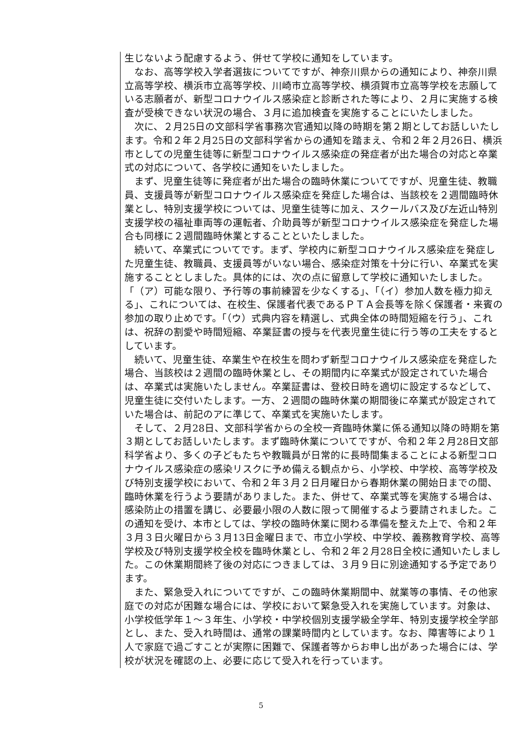生じないよう配慮するよう、併せて学校に通知をしています。
　なお、高等学校入学者選抜についてですが、神奈川県からの通知により、神奈川県立高等学校、横浜市立高等学校、川崎市立高等学校、横須賀市立高等学校を志願している志願者が、新型コロナウイルス感染症と診断された等により、２月に実施する検査が受検できない状況の場合、３月に追加検査を実施することにいたしました。
　次に、２月25日の文部科学省事務次官通知以降の時期を第２期としてお話しいたします。令和２年２月25日の文部科学省からの通知を踏まえ、令和２年２月26日、横浜市としての児童生徒等に新型コロナウイルス感染症の発症者が出た場合の対応と卒業式の対応について、各学校に通知をいたしました。
　まず、児童生徒等に発症者が出た場合の臨時休業についてですが、児童生徒、教職員、支援員等が新型コロナウイルス感染症を発症した場合は、当該校を２週間臨時休業とし、特別支援学校については、児童生徒等に加え、スクールバス及び左近山特別支援学校の福祉車両等の運転者、介助員等が新型コロナウイルス感染症を発症した場合も同様に２週間臨時休業とすることといたしました。
　続いて、卒業式についてです。まず、学校内に新型コロナウイルス感染症を発症した児童生徒、教職員、支援員等がいない場合、感染症対策を十分に行い、卒業式を実施することとしました。具体的には、次の点に留意して学校に通知いたしました。「（ア）可能な限り、予行等の事前練習を少なくする」、「（イ）参加人数を極力抑える」、これについては、在校生、保護者代表であるＰＴＡ会長等を除く保護者・来賓の参加の取り止めです。「（ウ）式典内容を精選し、式典全体の時間短縮を行う」、これは、祝辞の割愛や時間短縮、卒業証書の授与を代表児童生徒に行う等の工夫をするとしています。
　続いて、児童生徒、卒業生や在校生を問わず新型コロナウイルス感染症を発症した場合、当該校は２週間の臨時休業とし、その期間内に卒業式が設定されていた場合は、卒業式は実施いたしません。卒業証書は、登校日時を適切に設定するなどして、児童生徒に交付いたします。一方、２週間の臨時休業の期間後に卒業式が設定されていた場合は、前記のアに準じて、卒業式を実施いたします。
　そして、２月28日、文部科学省からの全校一斉臨時休業に係る通知以降の時期を第３期としてお話しいたします。まず臨時休業についてですが、令和２年２月28日文部科学省より、多くの子どもたちや教職員が日常的に長時間集まることによる新型コロナウイルス感染症の感染リスクに予め備える観点から、小学校、中学校、高等学校及び特別支援学校において、令和２年３月２日月曜日から春期休業の開始日までの間、臨時休業を行うよう要請がありました。また、併せて、卒業式等を実施する場合は、感染防止の措置を講じ、必要最小限の人数に限って開催するよう要請されました。この通知を受け、本市としては、学校の臨時休業に関わる準備を整えた上で、令和２年３月３日火曜日から３月13日金曜日まで、市立小学校、中学校、義務教育学校、高等学校及び特別支援学校全校を臨時休業とし、令和２年２月28日全校に通知いたしました。この休業期間終了後の対応につきましては、３月９日に別途通知する予定であります。
　また、緊急受入れについてですが、この臨時休業期間中、就業等の事情、その他家庭での対応が困難な場合には、学校において緊急受入れを実施しています。対象は、小学校低学年１～３年生、小学校・中学校個別支援学級全学年、特別支援学校全学部とし、また、受入れ時間は、通常の課業時間内としています。なお、障害等により１人で家庭で過ごすことが実際に困難で、保護者等からお申し出があった場合には、学校が状況を確認の上、必要に応じて受入れを行っています。
5